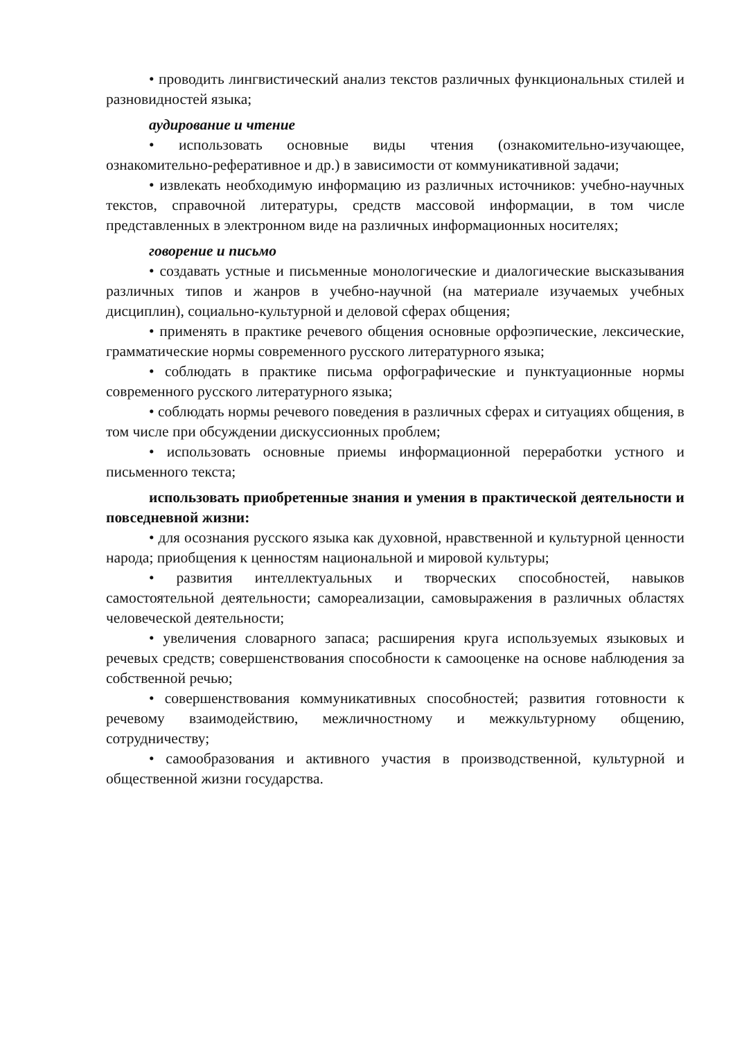• проводить лингвистический анализ текстов различных функциональных стилей и разновидностей языка;
аудирование и чтение
• использовать основные виды чтения (ознакомительно-изучающее, ознакомительно-реферативное и др.) в зависимости от коммуникативной задачи;
• извлекать необходимую информацию из различных источников: учебно-научных текстов, справочной литературы, средств массовой информации, в том числе представленных в электронном виде на различных информационных носителях;
говорение и письмо
• создавать устные и письменные монологические и диалогические высказывания различных типов и жанров в учебно-научной (на материале изучаемых учебных дисциплин), социально-культурной и деловой сферах общения;
• применять в практике речевого общения основные орфоэпические, лексические, грамматические нормы современного русского литературного языка;
• соблюдать в практике письма орфографические и пунктуационные нормы современного русского литературного языка;
• соблюдать нормы речевого поведения в различных сферах и ситуациях общения, в том числе при обсуждении дискуссионных проблем;
• использовать основные приемы информационной переработки устного и письменного текста;
использовать приобретенные знания и умения в практической деятельности и повседневной жизни:
• для осознания русского языка как духовной, нравственной и культурной ценности народа; приобщения к ценностям национальной и мировой культуры;
• развития интеллектуальных и творческих способностей, навыков самостоятельной деятельности; самореализации, самовыражения в различных областях человеческой деятельности;
• увеличения словарного запаса; расширения круга используемых языковых и речевых средств; совершенствования способности к самооценке на основе наблюдения за собственной речью;
• совершенствования коммуникативных способностей; развития готовности к речевому взаимодействию, межличностному и межкультурному общению, сотрудничеству;
• самообразования и активного участия в производственной, культурной и общественной жизни государства.